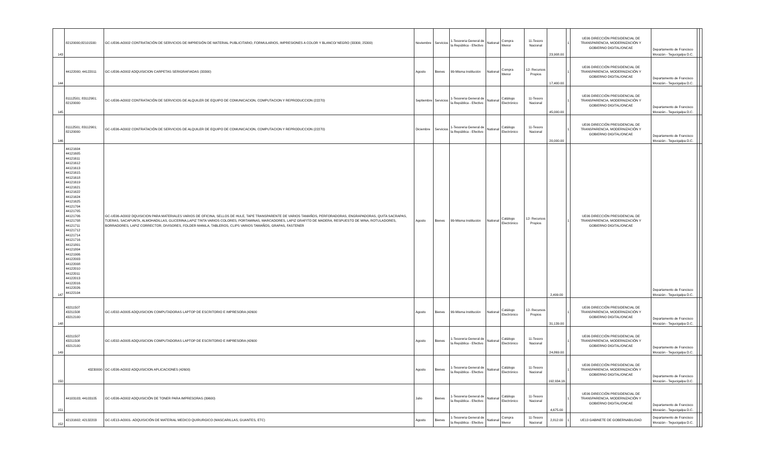| 143 | 82120000;82101500: | GC-UE06-AO002 CONTRATACIÓN DE SERVICIOS DE IMPRESIÓN DE MATERIAL PUBLICITARIO, FORMULARIOS, IMPRESIONES A COLOR Y BLANCO/ NEGRO (33300, 25300) | Noviembre | Servicios | 1-Tesoreria General de la República - Efectivo | National | Compra Menor | 11-Tesoro Nacional | 23,908.00 | 1 | UE06 DIRECCIÓN PRESIDENCIAL DE TRANSPARENCIA, MODERNIZACIÓN Y GOBIERNO DIGITAL/ONCAE | Departamento de Francisco Morazán - Tegucigalpa D.C. | | |
| 144 | 44122000; 44122011 | GC-UE06-AO002 ADQUISICION CARPETAS SERIGRAFIADAS (33300) | Agosto | Bienes | 99-Misma Institución | National | Compra Menor | 12- Recursos Propios | 17,400.00 | 1 | UE06 DIRECCIÓN PRESIDENCIAL DE TRANSPARENCIA, MODERNIZACIÓN Y GOBIERNO DIGITAL/ONCAE | Departamento de Francisco Morazán - Tegucigalpa D.C. | | |
| 145 | 81112501; 83112901; 82120000 | GC-UE06-AO002 CONTRATACIÓN DE SERVICIOS DE ALQUILER DE EQUIPO DE COMUNICACION, COMPUTACION Y REPRODUCCION (22270) | Septiembre | Servicios | 1-Tesoreria General de la República - Efectivo | National | Catálogo Electrónico | 11-Tesoro Nacional | 45,000.00 | 1 | UE06 DIRECCIÓN PRESIDENCIAL DE TRANSPARENCIA, MODERNIZACIÓN Y GOBIERNO DIGITAL/ONCAE | Departamento de Francisco Morazán - Tegucigalpa D.C. | | |
| 146 | 81112501; 83112901; 82120000 | GC-UE06-AO002 CONTRATACIÓN DE SERVICIOS DE ALQUILER DE EQUIPO DE COMUNICACION, COMPUTACION Y REPRODUCCION (22270) | Diciembre | Servicios | 1-Tesoreria General de la República - Efectivo | National | Catálogo Electrónico | 11-Tesoro Nacional | 20,000.00 | 1 | UE06 DIRECCIÓN PRESIDENCIAL DE TRANSPARENCIA, MODERNIZACIÓN Y GOBIERNO DIGITAL/ONCAE | Departamento de Francisco Morazán - Tegucigalpa D.C. | | |
| 147 | 44121604 44121605 44121611 44121612 44121613 44121615 44121618 44121619 44121621 44121622 44121624 44121625 44121704 44121705 44121706 44121708 44121711 44121712 44121714 44121716 44121801 44121804 44121906 44122003 44122008 44122010 44122011 44122013 44122016 44122026 44122104 | GC-UE06-AO002 DQUISICION PARA MATERIALES VARIOS DE OFICINA, SELLOS DE HULE, TAPE TRANSPARENTE DE VARIOS TAMAÑOS, PERFORADORAS, ENGRAPADORAS, QUITA SACRAPAS, TIJERAS, SACAPUNTA, ALMOHADILLAS, GLICERINA,LAPIZ TINTA VARIOS COLORES, PORTAMINAS, MARCADORES, LAPIZ GRAFITO DE MADERA, RESPUESTO DE MINA, ROTULADORES, BORRADORES, LAPIZ CORRECTOR, DIVISORES, FOLDER MANILA, TABLEROS, CLIPS VARIOS TAMAÑOS, GRAPAS, FASTENER | Agosto | Bienes | 99-Misma Institución | National | Catálogo Electrónico | 12- Recursos Propios | 2,499.00 | 1 | UE06 DIRECCIÓN PRESIDENCIAL DE TRANSPARENCIA, MODERNIZACIÓN Y GOBIERNO DIGITAL/ONCAE | Departamento de Francisco Morazán - Tegucigalpa D.C. | | |
| 148 | 43211507 43211508 43212100 | GC-UE02-AO005 ADQUISICION COMPUTADORAS LAPTOP DE ESCRITORIO E IMPRESORA (42600 | Agosto | Bienes | 99-Misma Institución | National | Catálogo Electrónico | 12- Recursos Propios | 31,139.00 | 1 | UE06 DIRECCIÓN PRESIDENCIAL DE TRANSPARENCIA, MODERNIZACIÓN Y GOBIERNO DIGITAL/ONCAE | Departamento de Francisco Morazán - Tegucigalpa D.C. | | |
| 149 | 43211507 43211508 43212100 | GC-UE02-AO005 ADQUISICION COMPUTADORAS LAPTOP DE ESCRITORIO E IMPRESORA (42600 | Agosto | Bienes | 1-Tesoreria General de la República - Efectivo | National | Catálogo Electrónico | 11-Tesoro Nacional | 24,869.00 | 1 | UE06 DIRECCIÓN PRESIDENCIAL DE TRANSPARENCIA, MODERNIZACIÓN Y GOBIERNO DIGITAL/ONCAE | Departamento de Francisco Morazán - Tegucigalpa D.C. | | |
| 150 | 43230000 | GC-UE06-AO002 ADQUISICION APLICACIONES (42600) | Agosto | Bienes | 1-Tesoreria General de la República - Efectivo | National | Catálogo Electrónico | 11-Tesoro Nacional | 192,934.16 | 1 | UE06 DIRECCIÓN PRESIDENCIAL DE TRANSPARENCIA, MODERNIZACIÓN Y GOBIERNO DIGITAL/ONCAE | Departamento de Francisco Morazán - Tegucigalpa D.C. | | |
| 151 | 44103103; 44103105 | GC-UE06-AO002 ADQUISICIÓN DE TONER PARA IMPRESORAS (39600) | Julio | Bienes | 1-Tesoreria General de la República - Efectivo | National | Catálogo Electrónico | 11-Tesoro Nacional | 4,675.00 | 1 | UE06 DIRECCIÓN PRESIDENCIAL DE TRANSPARENCIA, MODERNIZACIÓN Y GOBIERNO DIGITAL/ONCAE | Departamento de Francisco Morazán - Tegucigalpa D.C. | | |
| 152 | 42131602; 42132203 | GC-UE13-AO001- ADQUISICIÓN DE MATERIAL MEDICO QUIRURGICO (MASCARILLAS, GUANTES, ETC) | Agosto | Bienes | 1-Tesoreria General de la República - Efectivo | National | Compra Menor | 11-Tesoro Nacional | 2,812.00 | 1 | UE13 GABINETE DE GOBERNABILIDAD | Departamento de Francisco Morazán - Tegucigalpa D.C. | | |